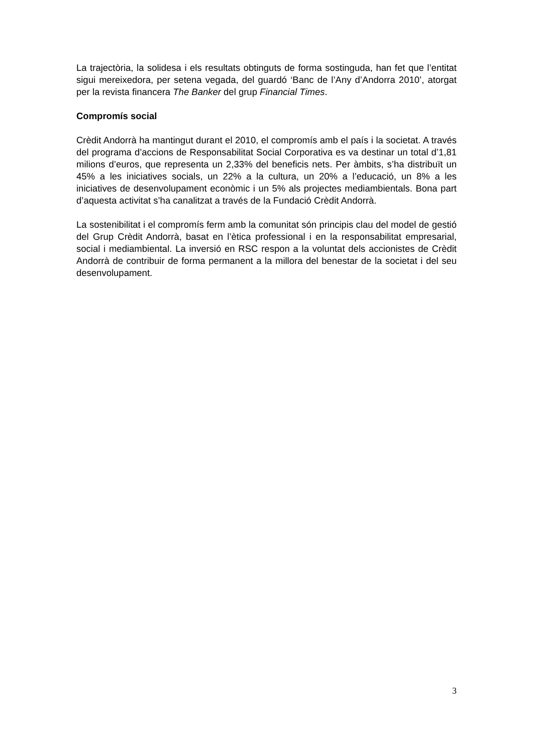La trajectòria, la solidesa i els resultats obtinguts de forma sostinguda, han fet que l’entitat sigui mereixedora, per setena vegada, del guardó ‘Banc de l’Any d’Andorra 2010’, atorgat per la revista financera The Banker del grup Financial Times.
Compromís social
Crèdit Andorrà ha mantingut durant el 2010, el compromís amb el país i la societat. A través del programa d’accions de Responsabilitat Social Corporativa es va destinar un total d’1,81 milions d’euros, que representa un 2,33% del beneficis nets. Per àmbits, s’ha distribuït un 45% a les iniciatives socials, un 22% a la cultura, un 20% a l’educació, un 8% a les iniciatives de desenvolupament econòmic i un 5% als projectes mediambientals. Bona part d’aquesta activitat s’ha canalitzat a través de la Fundació Crèdit Andorrà.
La sostenibilitat i el compromís ferm amb la comunitat són principis clau del model de gestió del Grup Crèdit Andorrà, basat en l’ètica professional i en la responsabilitat empresarial, social i mediambiental. La inversió en RSC respon a la voluntat dels accionistes de Crèdit Andorrà de contribuir de forma permanent a la millora del benestar de la societat i del seu desenvolupament.
3